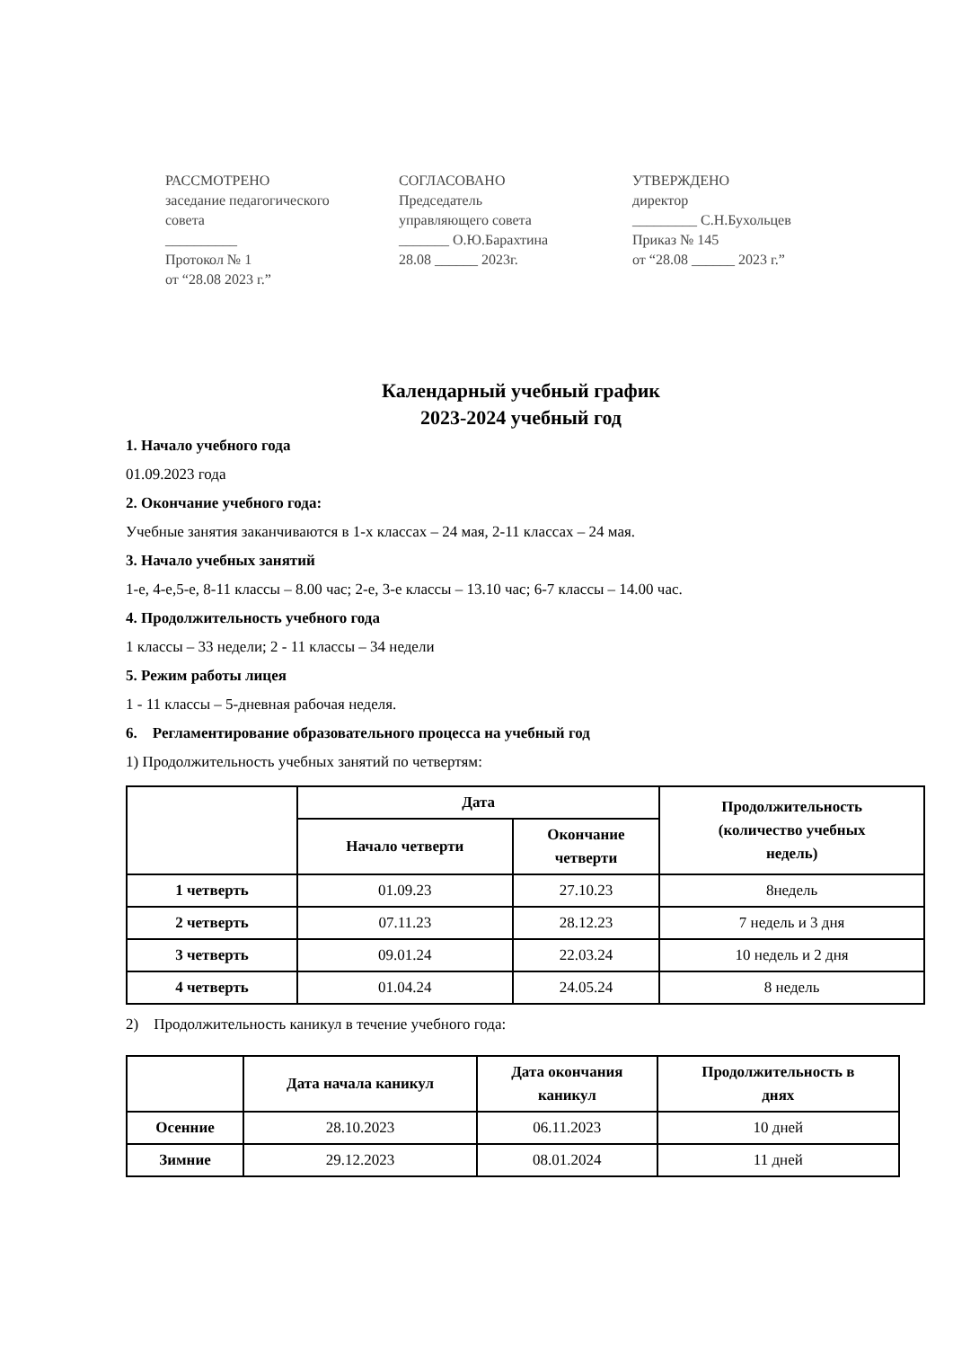РАССМОТРЕНО
заседание педагогического
совета
__________
Протокол № 1
от “28.08 2023 г.”
СОГЛАСОВАНО
Председатель
управляющего совета
_______ О.Ю.Барахтина
28.08 ______ 2023г.
УТВЕРЖДЕНО
директор
_________ С.Н.Бухольцев
Приказ № 145
от “28.08 ______ 2023 г.”
Календарный учебный график
2023-2024 учебный год
1. Начало учебного года
01.09.2023 года
2. Окончание учебного года:
Учебные занятия заканчиваются в 1-х классах – 24 мая, 2-11 классах – 24 мая.
3. Начало учебных занятий
1-е, 4-е,5-е, 8-11 классы – 8.00 час; 2-е, 3-е классы – 13.10 час; 6-7 классы – 14.00 час.
4. Продолжительность учебного года
1 классы – 33 недели; 2 - 11 классы – 34 недели
5. Режим работы лицея
1 - 11 классы – 5-дневная рабочая неделя.
6. Регламентирование образовательного процесса на учебный год
1) Продолжительность учебных занятий по четвертям:
| | Дата | | Продолжительность (количество учебных недель) |
| --- | --- | --- | --- |
| | Начало четверти | Окончание четверти | |
| 1 четверть | 01.09.23 | 27.10.23 | 8недель |
| 2 четверть | 07.11.23 | 28.12.23 | 7 недель и 3 дня |
| 3 четверть | 09.01.24 | 22.03.24 | 10 недель и 2 дня |
| 4 четверть | 01.04.24 | 24.05.24 | 8 недель |
2) Продолжительность каникул в течение учебного года:
| | Дата начала каникул | Дата окончания каникул | Продолжительность в днях |
| --- | --- | --- | --- |
| Осенние | 28.10.2023 | 06.11.2023 | 10 дней |
| Зимние | 29.12.2023 | 08.01.2024 | 11 дней |